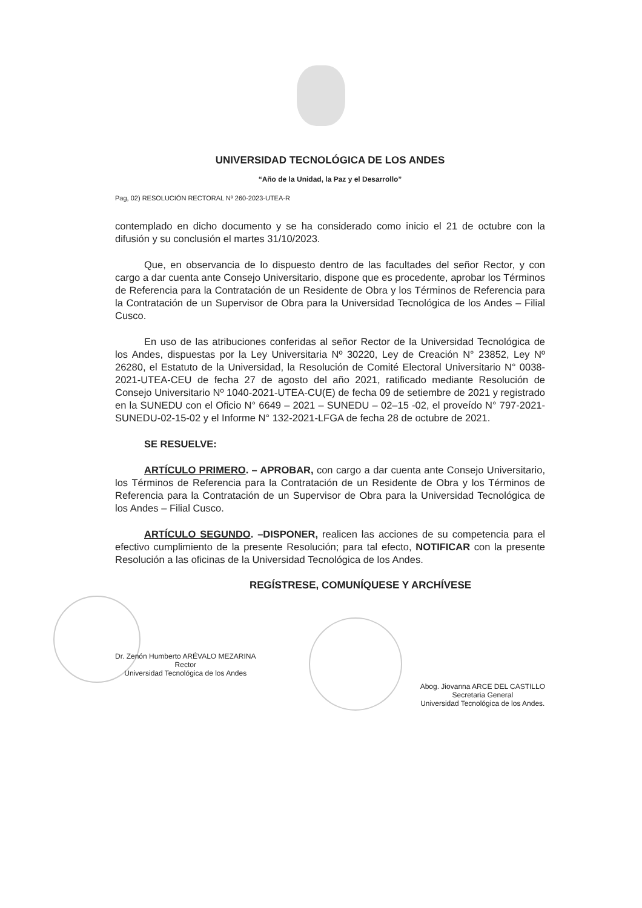UNIVERSIDAD TECNOLÓGICA DE LOS ANDES
“Año de la Unidad, la Paz y el Desarrollo”
Pag, 02) RESOLUCIÓN RECTORAL Nº 260-2023-UTEA-R
contemplado en dicho documento y se ha considerado como inicio el 21 de octubre con la difusión y su conclusión el martes 31/10/2023.
Que, en observancia de lo dispuesto dentro de las facultades del señor Rector, y con cargo a dar cuenta ante Consejo Universitario, dispone que es procedente, aprobar los Términos de Referencia para la Contratación de un Residente de Obra y los Términos de Referencia para la Contratación de un Supervisor de Obra para la Universidad Tecnológica de los Andes – Filial Cusco.
En uso de las atribuciones conferidas al señor Rector de la Universidad Tecnológica de los Andes, dispuestas por la Ley Universitaria Nº 30220, Ley de Creación N° 23852, Ley Nº 26280, el Estatuto de la Universidad, la Resolución de Comité Electoral Universitario N° 0038-2021-UTEA-CEU de fecha 27 de agosto del año 2021, ratificado mediante Resolución de Consejo Universitario Nº 1040-2021-UTEA-CU(E) de fecha 09 de setiembre de 2021 y registrado en la SUNEDU con el Oficio N° 6649 – 2021 – SUNEDU – 02–15 -02, el proveído N° 797-2021-SUNEDU-02-15-02 y el Informe N° 132-2021-LFGA de fecha 28 de octubre de 2021.
SE RESUELVE:
ARTÍCULO PRIMERO. – APROBAR, con cargo a dar cuenta ante Consejo Universitario, los Términos de Referencia para la Contratación de un Residente de Obra y los Términos de Referencia para la Contratación de un Supervisor de Obra para la Universidad Tecnológica de los Andes – Filial Cusco.
ARTÍCULO SEGUNDO. –DISPONER, realicen las acciones de su competencia para el efectivo cumplimiento de la presente Resolución; para tal efecto, NOTIFICAR con la presente Resolución a las oficinas de la Universidad Tecnológica de los Andes.
REGÍSTRESE, COMUNÍQUESE Y ARCHÍVESE
Dr. Zenón Humberto ARÉVALO MEZARINA
Rector
Universidad Tecnológica de los Andes
Abog. Jiovanna ARCE DEL CASTILLO
Secretaria General
Universidad Tecnológica de los Andes.